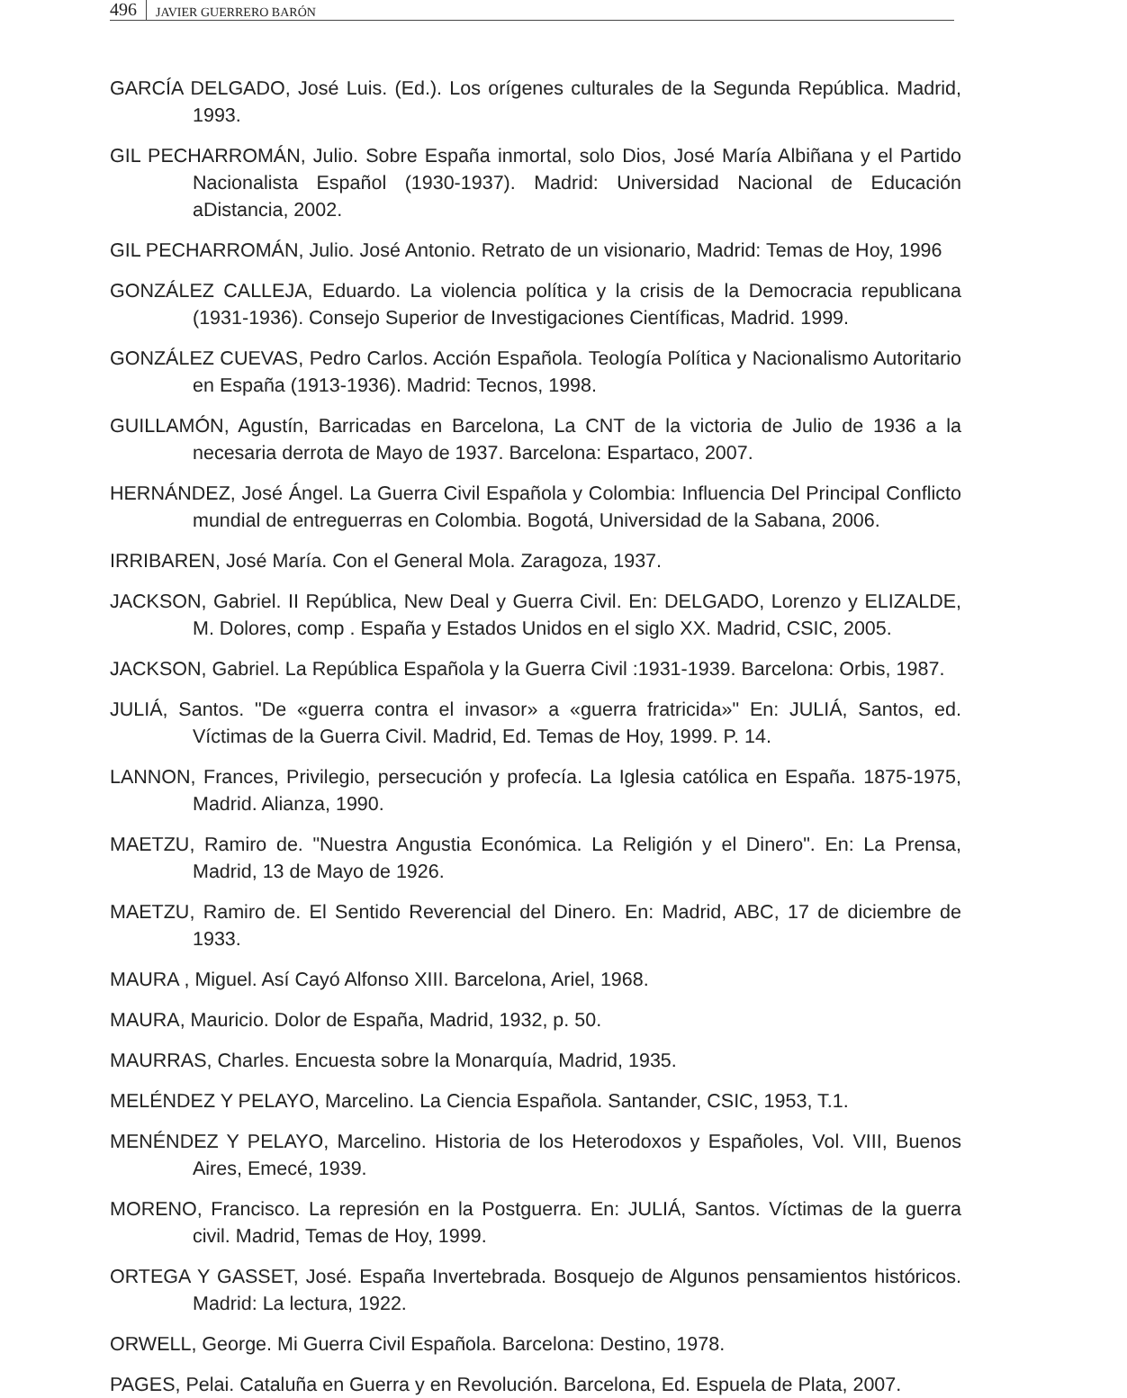496 JAVIER GUERRERO BARÓN
GARCÍA DELGADO, José Luis. (Ed.). Los orígenes culturales de la Segunda República. Madrid, 1993.
GIL PECHARROMÁN, Julio. Sobre España inmortal, solo Dios, José María Albiñana y el Partido Nacionalista Español (1930-1937). Madrid: Universidad Nacional de Educación aDistancia, 2002.
GIL PECHARROMÁN, Julio. José Antonio. Retrato de un visionario, Madrid: Temas de Hoy, 1996
GONZÁLEZ CALLEJA, Eduardo. La violencia política y la crisis de la Democracia republicana (1931-1936). Consejo Superior de Investigaciones Científicas, Madrid. 1999.
GONZÁLEZ CUEVAS, Pedro Carlos. Acción Española. Teología Política y Nacionalismo Autoritario en España (1913-1936). Madrid: Tecnos, 1998.
GUILLAMÓN, Agustín, Barricadas en Barcelona, La CNT de la victoria de Julio de 1936 a la necesaria derrota de Mayo de 1937. Barcelona: Espartaco, 2007.
HERNÁNDEZ, José Ángel. La Guerra Civil Española y Colombia: Influencia Del Principal Conflicto mundial de entreguerras en Colombia. Bogotá, Universidad de la Sabana, 2006.
IRRIBAREN, José María. Con el General Mola. Zaragoza, 1937.
JACKSON, Gabriel. II República, New Deal y Guerra Civil. En: DELGADO, Lorenzo y ELIZALDE, M. Dolores, comp . España y Estados Unidos en el siglo XX. Madrid, CSIC, 2005.
JACKSON, Gabriel. La República Española y la Guerra Civil :1931-1939. Barcelona: Orbis, 1987.
JULIÁ, Santos. "De «guerra contra el invasor» a «guerra fratricida»" En: JULIÁ, Santos, ed. Víctimas de la Guerra Civil. Madrid, Ed. Temas de Hoy, 1999. P. 14.
LANNON, Frances, Privilegio, persecución y profecía. La Iglesia católica en España. 1875-1975, Madrid. Alianza, 1990.
MAETZU, Ramiro de. "Nuestra Angustia Económica. La Religión y el Dinero". En: La Prensa, Madrid, 13 de Mayo de 1926.
MAETZU, Ramiro de. El Sentido Reverencial del Dinero. En: Madrid, ABC, 17 de diciembre de 1933.
MAURA , Miguel. Así Cayó Alfonso XIII. Barcelona, Ariel, 1968.
MAURA, Mauricio. Dolor de España, Madrid, 1932, p. 50.
MAURRAS, Charles. Encuesta sobre la Monarquía, Madrid, 1935.
MELÉNDEZ Y PELAYO, Marcelino. La Ciencia Española. Santander, CSIC, 1953, T.1.
MENÉNDEZ Y PELAYO, Marcelino. Historia de los Heterodoxos y Españoles, Vol. VIII, Buenos Aires, Emecé, 1939.
MORENO, Francisco. La represión en la Postguerra. En: JULIÁ, Santos. Víctimas de la guerra civil. Madrid, Temas de Hoy, 1999.
ORTEGA Y GASSET, José. España Invertebrada. Bosquejo de Algunos pensamientos históricos. Madrid: La lectura, 1922.
ORWELL, George. Mi Guerra Civil Española. Barcelona: Destino, 1978.
PAGES, Pelai. Cataluña en Guerra y en Revolución. Barcelona, Ed. Espuela de Plata, 2007.